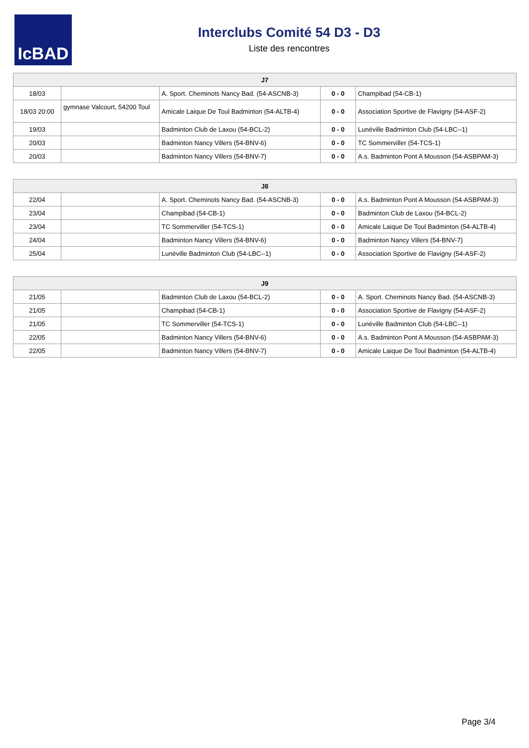IcBAD
Interclubs Comité 54 D3 - D3
Liste des rencontres
| J7 | | | | |
| --- | --- | --- | --- | --- |
| 18/03 | | A. Sport. Cheminots Nancy Bad. (54-ASCNB-3) | 0 - 0 | Champibad (54-CB-1) |
| 18/03 20:00 | gymnase Valcourt, 54200 Toul | Amicale Laique De Toul Badminton (54-ALTB-4) | 0 - 0 | Association Sportive de Flavigny (54-ASF-2) |
| 19/03 | | Badminton Club de Laxou (54-BCL-2) | 0 - 0 | Lunéville Badminton Club (54-LBC--1) |
| 20/03 | | Badminton Nancy Villers (54-BNV-6) | 0 - 0 | TC Sommerviller (54-TCS-1) |
| 20/03 | | Badminton Nancy Villers (54-BNV-7) | 0 - 0 | A.s. Badminton Pont A Mousson (54-ASBPAM-3) |
| J8 | | | | |
| --- | --- | --- | --- | --- |
| 22/04 | | A. Sport. Cheminots Nancy Bad. (54-ASCNB-3) | 0 - 0 | A.s. Badminton Pont A Mousson (54-ASBPAM-3) |
| 23/04 | | Champibad (54-CB-1) | 0 - 0 | Badminton Club de Laxou (54-BCL-2) |
| 23/04 | | TC Sommerviller (54-TCS-1) | 0 - 0 | Amicale Laique De Toul Badminton (54-ALTB-4) |
| 24/04 | | Badminton Nancy Villers (54-BNV-6) | 0 - 0 | Badminton Nancy Villers (54-BNV-7) |
| 25/04 | | Lunéville Badminton Club (54-LBC--1) | 0 - 0 | Association Sportive de Flavigny (54-ASF-2) |
| J9 | | | | |
| --- | --- | --- | --- | --- |
| 21/05 | | Badminton Club de Laxou (54-BCL-2) | 0 - 0 | A. Sport. Cheminots Nancy Bad. (54-ASCNB-3) |
| 21/05 | | Champibad (54-CB-1) | 0 - 0 | Association Sportive de Flavigny (54-ASF-2) |
| 21/05 | | TC Sommerviller (54-TCS-1) | 0 - 0 | Lunéville Badminton Club (54-LBC--1) |
| 22/05 | | Badminton Nancy Villers (54-BNV-6) | 0 - 0 | A.s. Badminton Pont A Mousson (54-ASBPAM-3) |
| 22/05 | | Badminton Nancy Villers (54-BNV-7) | 0 - 0 | Amicale Laique De Toul Badminton (54-ALTB-4) |
Page 3/4